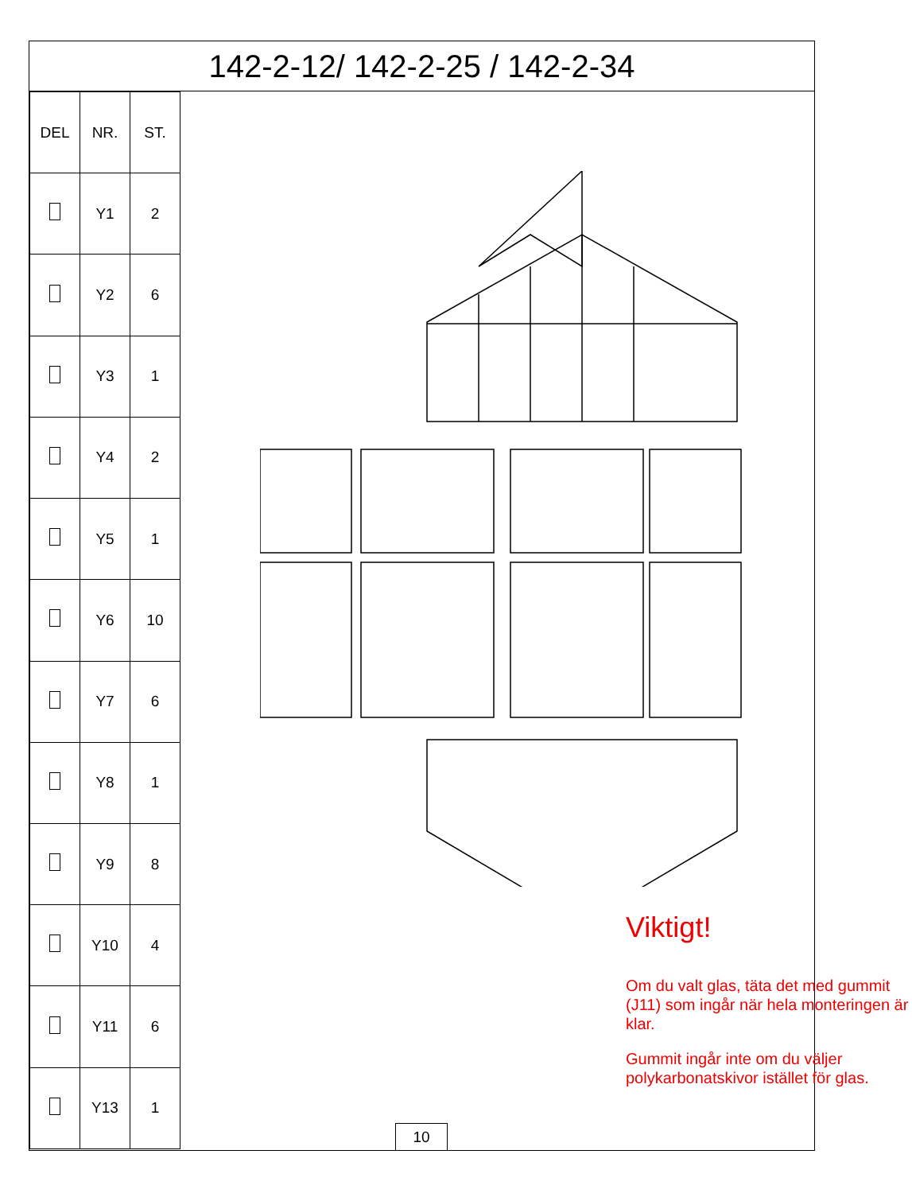142-2-12/ 142-2-25 / 142-2-34
| DEL | NR. | ST. |
| --- | --- | --- |
| | Y1 | 2 |
| | Y2 | 6 |
| | Y3 | 1 |
| | Y4 | 2 |
| | Y5 | 1 |
| | Y6 | 10 |
| | Y7 | 6 |
| | Y8 | 1 |
| | Y9 | 8 |
| | Y10 | 4 |
| | Y11 | 6 |
| | Y13 | 1 |
Viktigt!
Om du valt glas, täta det med gummit (J11) som ingår när hela monteringen är klar.
Gummit ingår inte om du väljer polykarbonatskivor istället för glas.
10